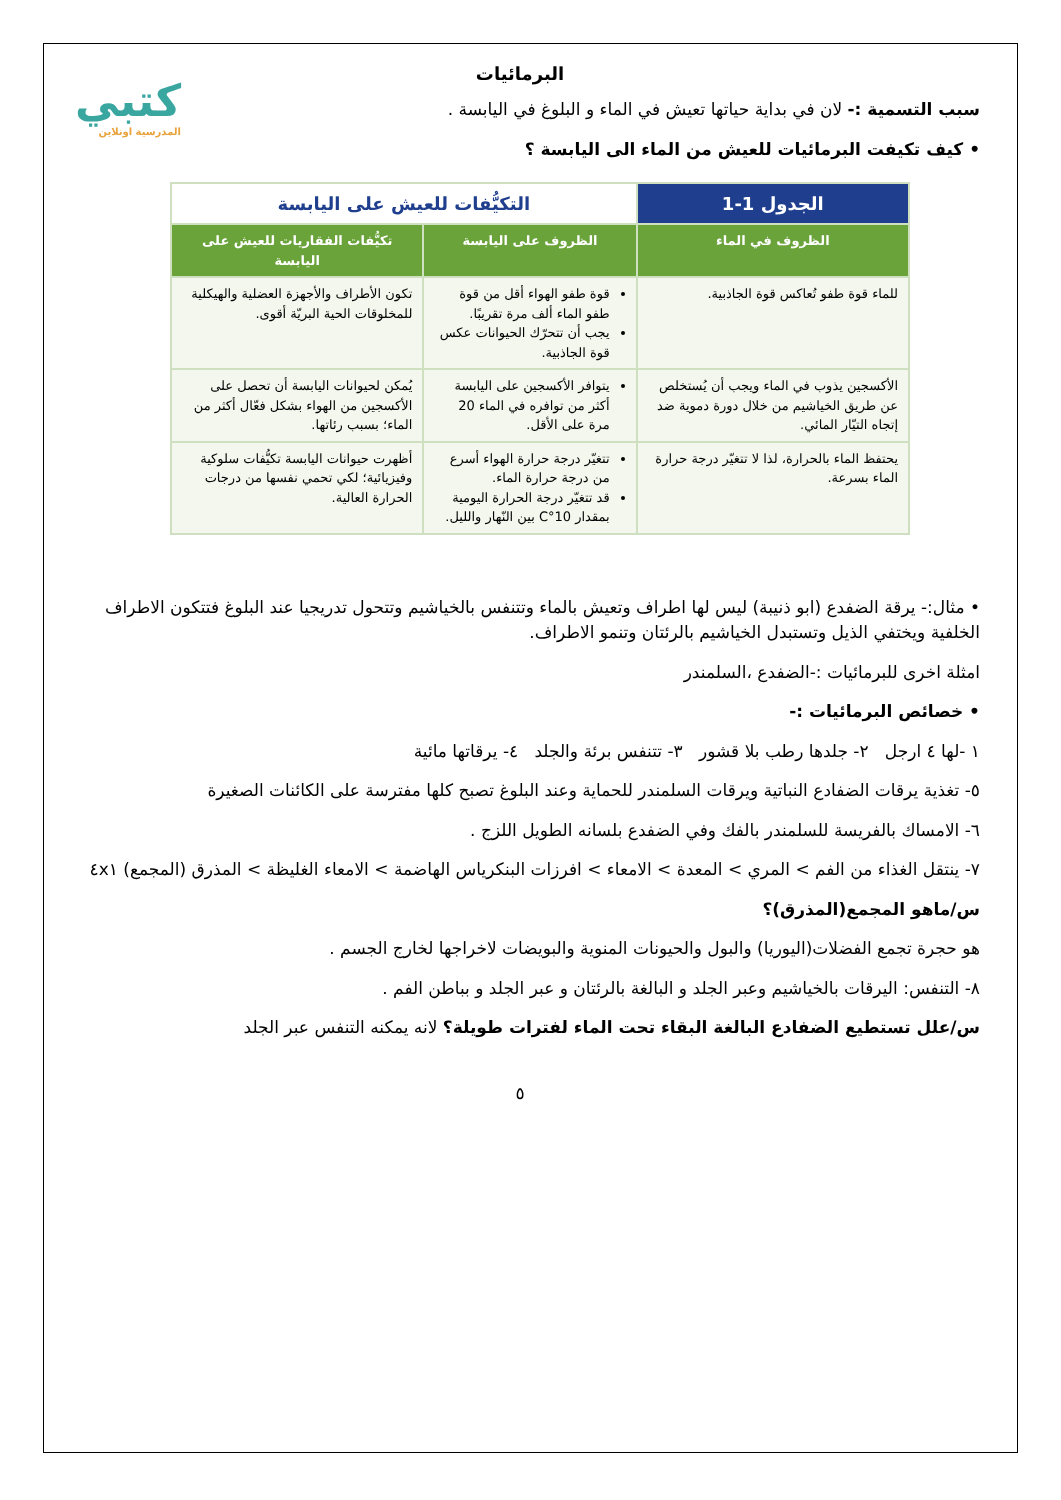كتبي
المدرسية اونلاين
البرمائيات
سبب التسمية :- لان في بداية حياتها تعيش في الماء و البلوغ في اليابسة .
• كيف تكيفت البرمائيات للعيش من الماء الى اليابسة ؟
| الجدول 1-1 | التكيُّفات للعيش على اليابسة | |
| --- | --- | --- |
| الظروف في الماء | الظروف على اليابسة | تكيُّفات الفقاريات للعيش على اليابسة |
| للماء قوة طفو تُعاكس قوة الجاذبية. | قوة طفو الهواء أقل من قوة طفو الماء ألف مرة تقريبًا. يجب أن تتحرّك الحيوانات عكس قوة الجاذبية. | تكون الأطراف والأجهزة العضلية والهيكلية للمخلوقات الحية البريّة أقوى. |
| الأكسجين يذوب في الماء ويجب أن يُستخلص عن طريق الخياشيم من خلال دورة دموية ضد إتجاه التيّار المائي. | يتوافر الأكسجين على اليابسة أكثر من توافره في الماء 20 مرة على الأقل. | يُمكن لحيوانات اليابسة أن تحصل على الأكسجين من الهواء بشكل فعّال أكثر من الماء؛ بسبب رئاتها. |
| يحتفظ الماء بالحرارة، لذا لا تتغيّر درجة حرارة الماء بسرعة. | تتغيّر درجة حرارة الهواء أسرع من درجة حرارة الماء. قد تتغيّر درجة الحرارة اليومية بمقدار 10°C بين النّهار والليل. | أظهرت حيوانات اليابسة تكيُّفات سلوكية وفيزيائية؛ لكي تحمي نفسها من درجات الحرارة العالية. |
• مثال:- يرقة الضفدع (ابو ذنيبة) ليس لها اطراف وتعيش بالماء وتتنفس بالخياشيم وتتحول تدريجيا عند البلوغ فتتكون الاطراف الخلفية ويختفي الذيل وتستبدل الخياشيم بالرئتان وتنمو الاطراف.
امثلة اخرى للبرمائيات :-الضفدع ،السلمندر
• خصائص البرمائيات :-
١ -لها ٤ ارجل ٢- جلدها رطب بلا قشور ٣- تتنفس برئة والجلد ٤- يرقاتها مائية
٥- تغذية يرقات الضفادع النباتية ويرقات السلمندر للحماية وعند البلوغ تصبح كلها مفترسة على الكائنات الصغيرة
٦- الامساك بالفريسة للسلمندر بالفك وفي الضفدع بلسانه الطويل اللزج .
٧- ينتقل الغذاء من الفم > المري > المعدة > الامعاء > افرزات البنكرياس الهاضمة > الامعاء الغليظة > المذرق (المجمع) ٤x١
س/ماهو المجمع(المذرق)؟
هو حجرة تجمع الفضلات(اليوريا) والبول والحيونات المنوية والبويضات لاخراجها لخارج الجسم .
٨- التنفس: اليرقات بالخياشيم وعبر الجلد و البالغة بالرئتان و عبر الجلد و بباطن الفم .
س/علل تستطيع الضفادع البالغة البقاء تحت الماء لفترات طويلة؟ لانه يمكنه التنفس عبر الجلد
٥